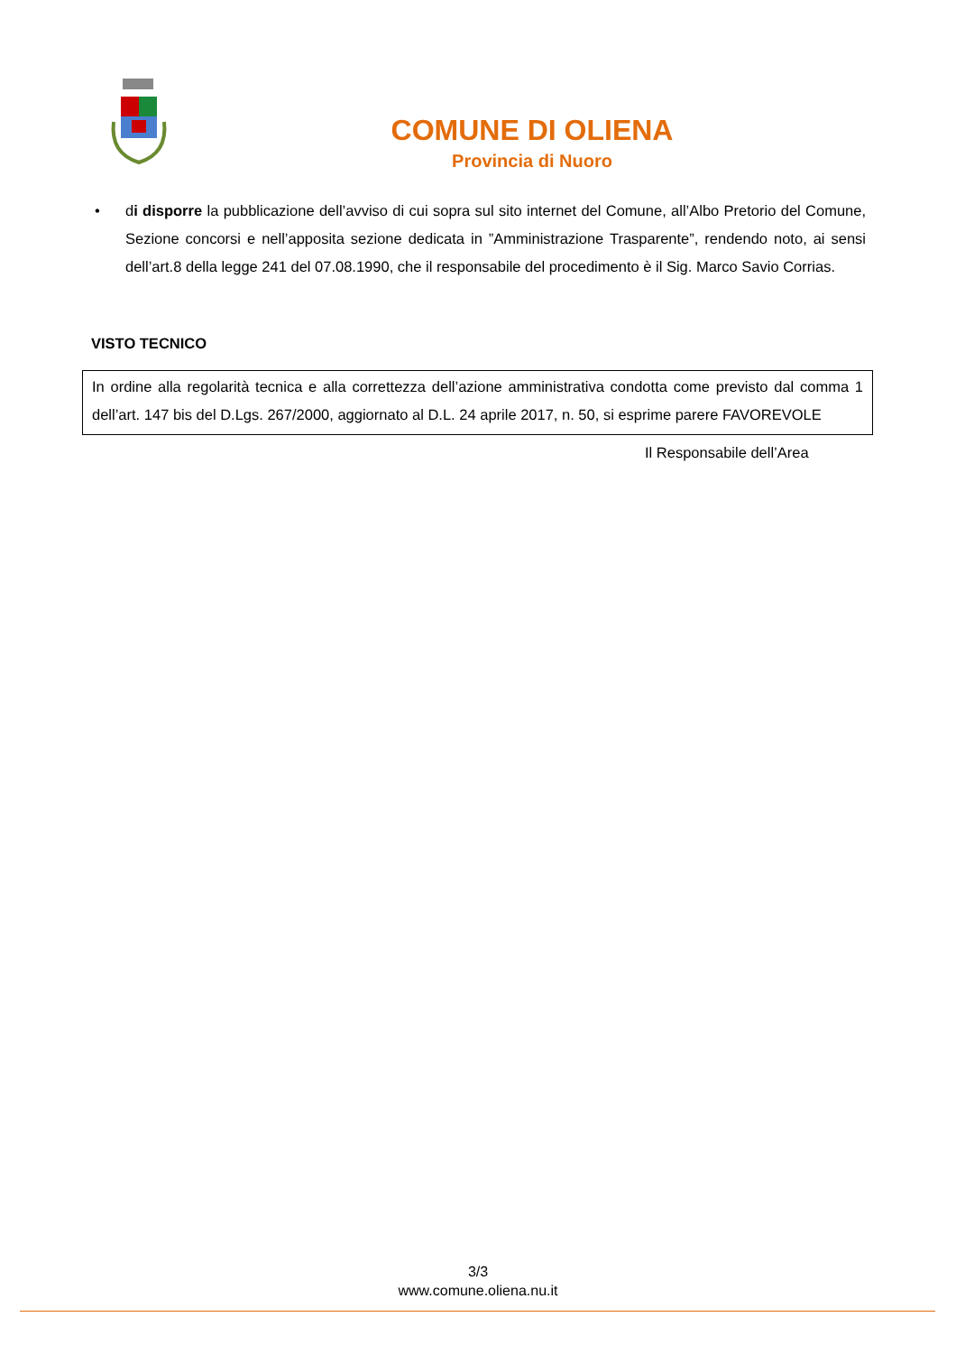COMUNE DI OLIENA
Provincia di Nuoro
• di disporre la pubblicazione dell’avviso di cui sopra sul sito internet del Comune, all’Albo Pretorio del Comune, Sezione concorsi e nell’apposita sezione dedicata in ”Amministrazione Trasparente”, rendendo noto, ai sensi dell’art.8 della legge 241 del 07.08.1990, che il responsabile del procedimento è il Sig. Marco Savio Corrias.
VISTO TECNICO
In ordine alla regolarità tecnica e alla correttezza dell’azione amministrativa condotta come previsto dal comma 1 dell’art. 147 bis del D.Lgs. 267/2000, aggiornato al D.L. 24 aprile 2017, n. 50, si esprime parere FAVOREVOLE
Il Responsabile dell’Area
3/3
www.comune.oliena.nu.it